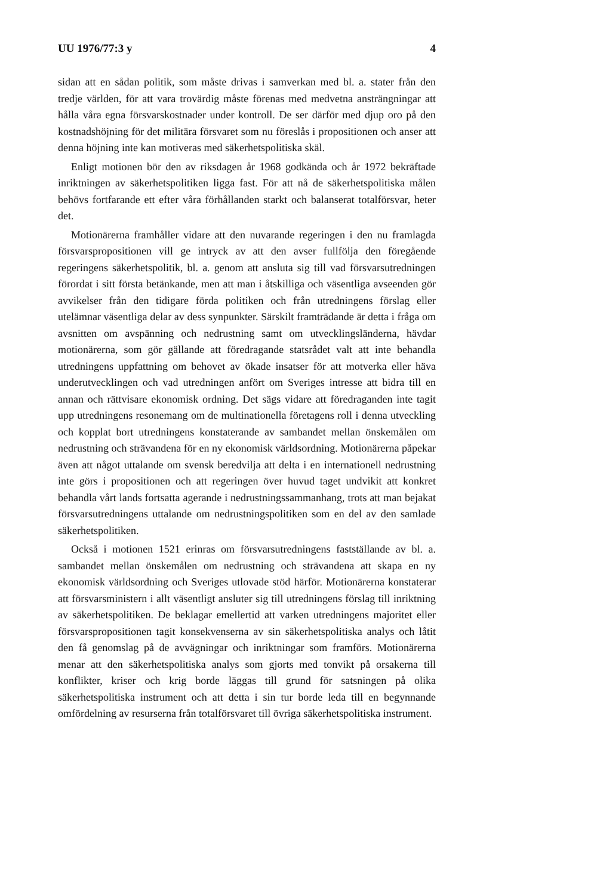UU 1976/77:3 y 4
sidan att en sådan politik, som måste drivas i samverkan med bl. a. stater från den tredje världen, för att vara trovärdig måste förenas med medvetna ansträngningar att hålla våra egna försvarskostnader under kontroll. De ser därför med djup oro på den kostnadshöjning för det militära försvaret som nu föreslås i propositionen och anser att denna höjning inte kan motiveras med säkerhetspolitiska skäl.
Enligt motionen bör den av riksdagen år 1968 godkända och år 1972 bekräftade inriktningen av säkerhetspolitiken ligga fast. För att nå de säkerhetspolitiska målen behövs fortfarande ett efter våra förhållanden starkt och balanserat totalförsvar, heter det.
Motionärerna framhåller vidare att den nuvarande regeringen i den nu framlagda försvarspropositionen vill ge intryck av att den avser fullfölja den föregående regeringens säkerhetspolitik, bl. a. genom att ansluta sig till vad försvarsutredningen förordat i sitt första betänkande, men att man i åtskilliga och väsentliga avseenden gör avvikelser från den tidigare förda politiken och från utredningens förslag eller utelämnar väsentliga delar av dess synpunkter. Särskilt framträdande är detta i fråga om avsnitten om avspänning och nedrustning samt om utvecklingsländerna, hävdar motionärerna, som gör gällande att föredragande statsrådet valt att inte behandla utredningens uppfattning om behovet av ökade insatser för att motverka eller häva underutvecklingen och vad utredningen anfört om Sveriges intresse att bidra till en annan och rättvisare ekonomisk ordning. Det sägs vidare att föredraganden inte tagit upp utredningens resonemang om de multinationella företagens roll i denna utveckling och kopplat bort utredningens konstaterande av sambandet mellan önskemålen om nedrustning och strävandena för en ny ekonomisk världsordning. Motionärerna påpekar även att något uttalande om svensk beredvilja att delta i en internationell nedrustning inte görs i propositionen och att regeringen över huvud taget undvikit att konkret behandla vårt lands fortsatta agerande i nedrustningssammanhang, trots att man bejakat försvarsutredningens uttalande om nedrustningspolitiken som en del av den samlade säkerhetspolitiken.
Också i motionen 1521 erinras om försvarsutredningens fastställande av bl. a. sambandet mellan önskemålen om nedrustning och strävandena att skapa en ny ekonomisk världsordning och Sveriges utlovade stöd härför. Motionärerna konstaterar att försvarsministern i allt väsentligt ansluter sig till utredningens förslag till inriktning av säkerhetspolitiken. De beklagar emellertid att varken utredningens majoritet eller försvarspropositionen tagit konsekvenserna av sin säkerhetspolitiska analys och låtit den få genomslag på de avvägningar och inriktningar som framförs. Motionärerna menar att den säkerhetspolitiska analys som gjorts med tonvikt på orsakerna till konflikter, kriser och krig borde läggas till grund för satsningen på olika säkerhetspolitiska instrument och att detta i sin tur borde leda till en begynnande omfördelning av resurserna från totalförsvaret till övriga säkerhetspolitiska instrument.